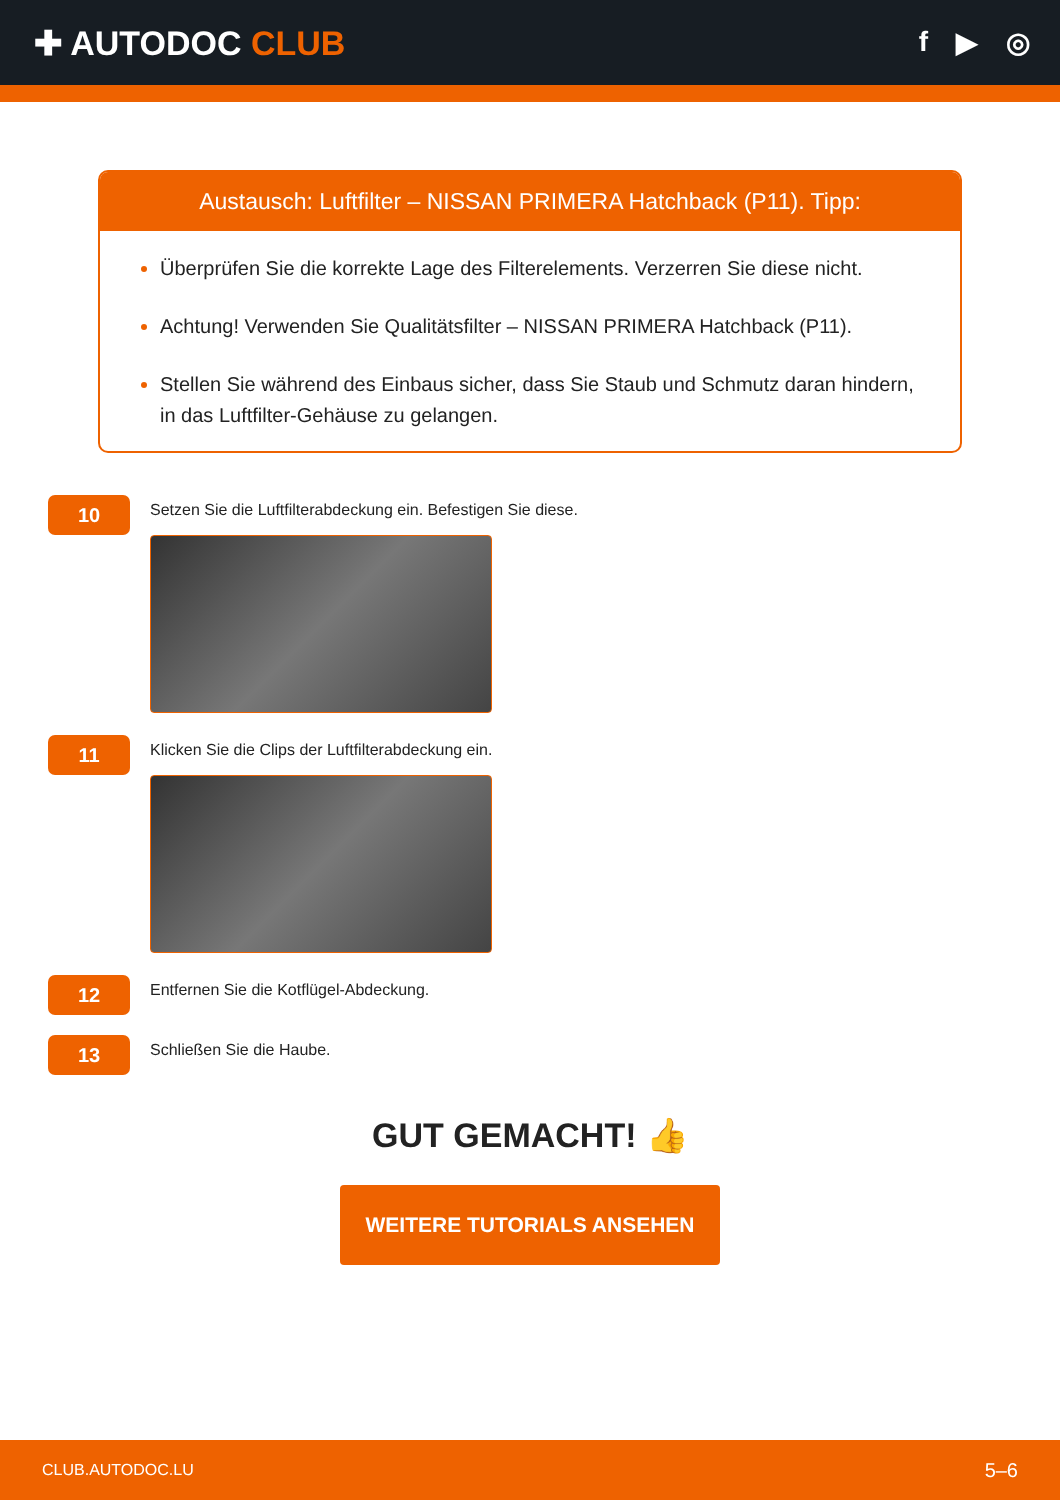✚ AUTODOC CLUB
f ▶ ◎
Austausch: Luftfilter – NISSAN PRIMERA Hatchback (P11). Tipp:
Überprüfen Sie die korrekte Lage des Filterelements. Verzerren Sie diese nicht.
Achtung! Verwenden Sie Qualitätsfilter – NISSAN PRIMERA Hatchback (P11).
Stellen Sie während des Einbaus sicher, dass Sie Staub und Schmutz daran hindern, in das Luftfilter-Gehäuse zu gelangen.
10
Setzen Sie die Luftfilterabdeckung ein. Befestigen Sie diese.
11
Klicken Sie die Clips der Luftfilterabdeckung ein.
12
Entfernen Sie die Kotflügel-Abdeckung.
13
Schließen Sie die Haube.
GUT GEMACHT! 👍
WEITERE TUTORIALS ANSEHEN
CLUB.AUTODOC.LU 5–6